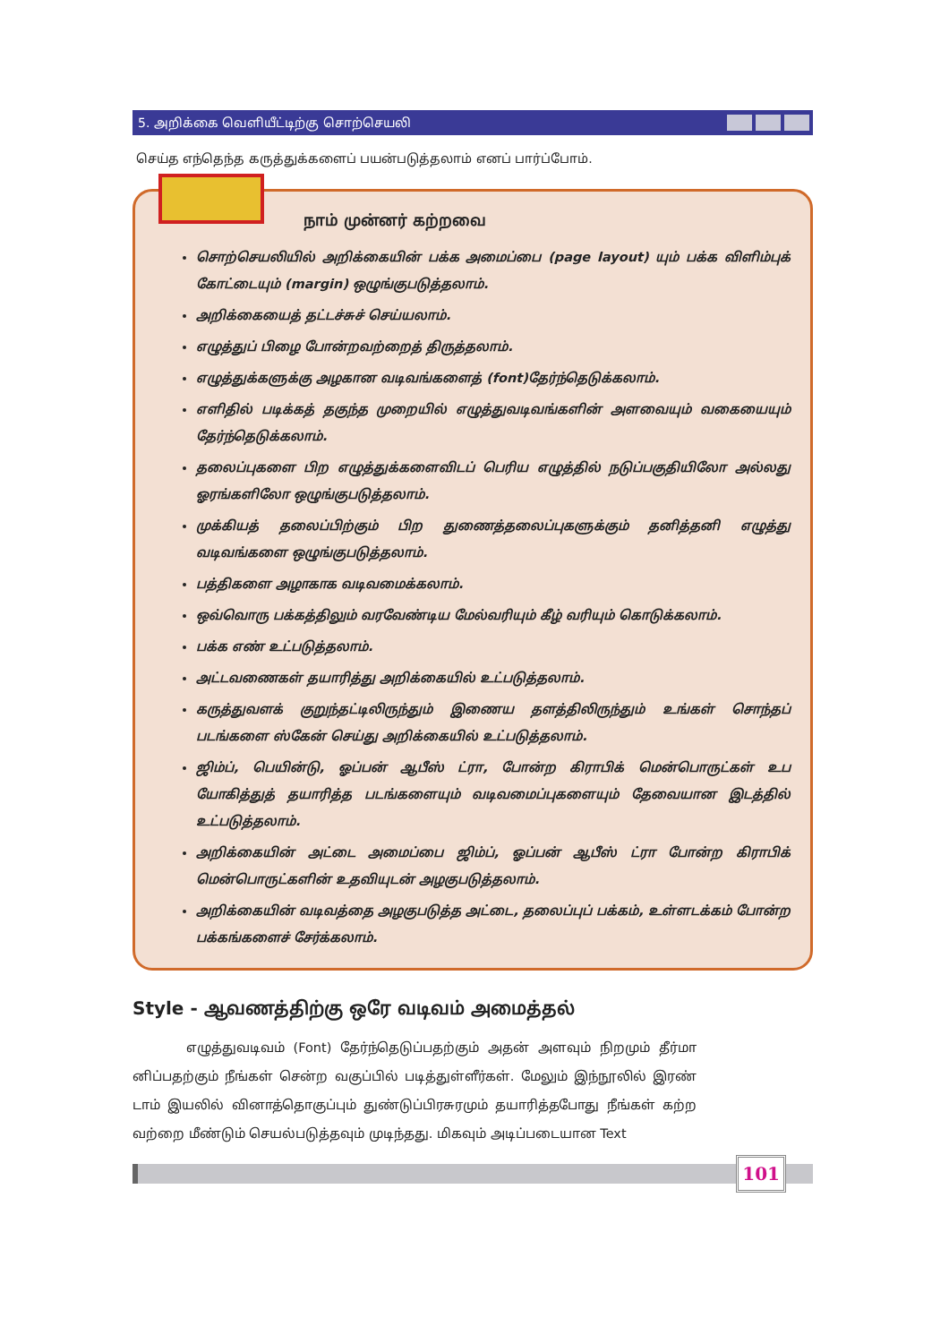5. அறிக்கை வெளியீட்டிற்கு சொற்செயலி
செய்த எந்தெந்த கருத்துக்களைப் பயன்படுத்தலாம் எனப் பார்ப்போம்.
நாம் முன்னர் கற்றவை
சொற்செயலியில் அறிக்கையின் பக்க அமைப்பை (page layout) யும் பக்க விளிம்புக் கோட்டையும் (margin) ஒழுங்குபடுத்தலாம்.
அறிக்கையைத் தட்டச்சுச் செய்யலாம்.
எழுத்துப் பிழை போன்றவற்றைத் திருத்தலாம்.
எழுத்துக்களுக்கு அழகான வடிவங்களைத் (font)தேர்ந்தெடுக்கலாம்.
எளிதில் படிக்கத் தகுந்த முறையில் எழுத்துவடிவங்களின் அளவையும் வகையையும் தேர்ந்தெடுக்கலாம்.
தலைப்புகளை பிற எழுத்துக்களைவிடப் பெரிய எழுத்தில் நடுப்பகுதியிலோ அல்லது ஓரங்களிலோ ஒழுங்குபடுத்தலாம்.
முக்கியத் தலைப்பிற்கும் பிற துணைத்தலைப்புகளுக்கும் தனித்தனி எழுத்து வடிவங்களை ஒழுங்குபடுத்தலாம்.
பத்திகளை அழாகாக வடிவமைக்கலாம்.
ஒவ்வொரு பக்கத்திலும் வரவேண்டிய மேல்வரியும் கீழ் வரியும் கொடுக்கலாம்.
பக்க எண் உட்படுத்தலாம்.
அட்டவணைகள் தயாரித்து அறிக்கையில் உட்படுத்தலாம்.
கருத்துவளக் குறுந்தட்டிலிருந்தும் இணைய தளத்திலிருந்தும் உங்கள் சொந்தப் படங்களை ஸ்கேன் செய்து அறிக்கையில் உட்படுத்தலாம்.
ஜிம்ப், பெயின்டு, ஓப்பன் ஆபீஸ் ட்ரா, போன்ற கிராபிக் மென்பொருட்கள் உப யோகித்துத் தயாரித்த படங்களையும் வடிவமைப்புகளையும் தேவையான இடத்தில் உட்படுத்தலாம்.
அறிக்கையின் அட்டை அமைப்பை ஜிம்ப், ஓப்பன் ஆபீஸ் ட்ரா போன்ற கிராபிக் மென்பொருட்களின் உதவியுடன் அழகுபடுத்தலாம்.
அறிக்கையின் வடிவத்தை அழகுபடுத்த அட்டை, தலைப்புப் பக்கம், உள்ளடக்கம் போன்ற பக்கங்களைச் சேர்க்கலாம்.
Style - ஆவணத்திற்கு ஒரே வடிவம் அமைத்தல்
எழுத்துவடிவம் (Font) தேர்ந்தெடுப்பதற்கும் அதன் அளவும் நிறமும் தீர்மா னிப்பதற்கும் நீங்கள் சென்ற வகுப்பில் படித்துள்ளீர்கள். மேலும் இந்நூலில் இரண் டாம் இயலில் வினாத்தொகுப்பும் துண்டுப்பிரசுரமும் தயாரித்தபோது நீங்கள் கற்ற வற்றை மீண்டும் செயல்படுத்தவும் முடிந்தது. மிகவும் அடிப்படையான Text
101